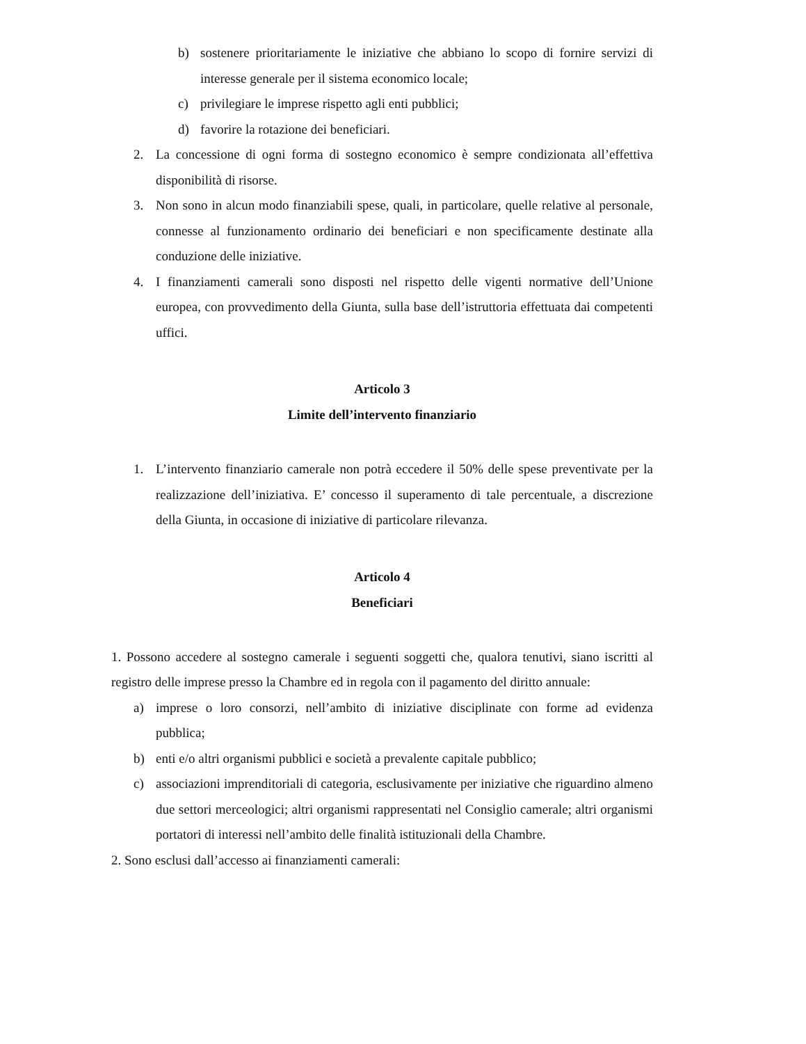b) sostenere prioritariamente le iniziative che abbiano lo scopo di fornire servizi di interesse generale per il sistema economico locale;
c) privilegiare le imprese rispetto agli enti pubblici;
d) favorire la rotazione dei beneficiari.
2. La concessione di ogni forma di sostegno economico è sempre condizionata all’effettiva disponibilità di risorse.
3. Non sono in alcun modo finanziabili spese, quali, in particolare, quelle relative al personale, connesse al funzionamento ordinario dei beneficiari e non specificamente destinate alla conduzione delle iniziative.
4. I finanziamenti camerali sono disposti nel rispetto delle vigenti normative dell’Unione europea, con provvedimento della Giunta, sulla base dell’istruttoria effettuata dai competenti uffici.
Articolo 3
Limite dell’intervento finanziario
1. L’intervento finanziario camerale non potrà eccedere il 50% delle spese preventivate per la realizzazione dell’iniziativa. E’ concesso il superamento di tale percentuale, a discrezione della Giunta, in occasione di iniziative di particolare rilevanza.
Articolo 4
Beneficiari
1. Possono accedere al sostegno camerale i seguenti soggetti che, qualora tenutivi, siano iscritti al registro delle imprese presso la Chambre ed in regola con il pagamento del diritto annuale:
a) imprese o loro consorzi, nell’ambito di iniziative disciplinate con forme ad evidenza pubblica;
b) enti e/o altri organismi pubblici e società a prevalente capitale pubblico;
c) associazioni imprenditoriali di categoria, esclusivamente per iniziative che riguardino almeno due settori merceologici; altri organismi rappresentati nel Consiglio camerale; altri organismi portatori di interessi nell’ambito delle finalità istituzionali della Chambre.
2. Sono esclusi dall’accesso ai finanziamenti camerali: